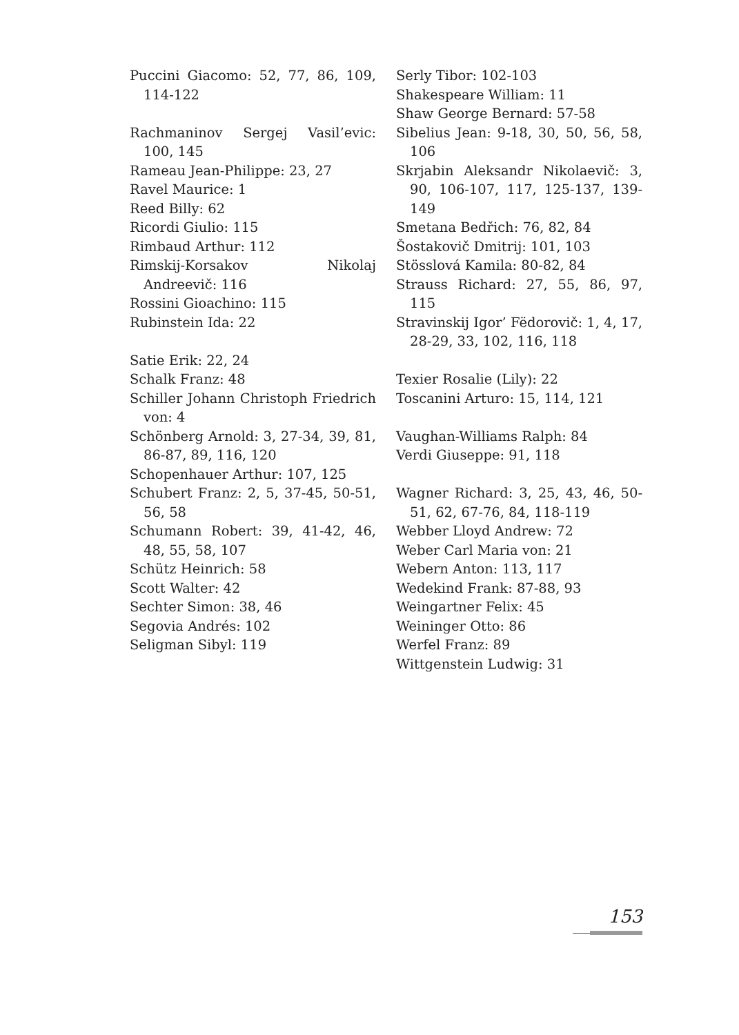Puccini Giacomo: 52, 77, 86, 109, 114-122
Rachmaninov Sergej Vasil’evic: 100, 145
Rameau Jean-Philippe: 23, 27
Ravel Maurice: 1
Reed Billy: 62
Ricordi Giulio: 115
Rimbaud Arthur: 112
Rimskij-Korsakov Nikolaj Andreevič: 116
Rossini Gioachino: 115
Rubinstein Ida: 22
Satie Erik: 22, 24
Schalk Franz: 48
Schiller Johann Christoph Friedrich von: 4
Schönberg Arnold: 3, 27-34, 39, 81, 86-87, 89, 116, 120
Schopenhauer Arthur: 107, 125
Schubert Franz: 2, 5, 37-45, 50-51, 56, 58
Schumann Robert: 39, 41-42, 46, 48, 55, 58, 107
Schütz Heinrich: 58
Scott Walter: 42
Sechter Simon: 38, 46
Segovia Andrés: 102
Seligman Sibyl: 119
Serly Tibor: 102-103
Shakespeare William: 11
Shaw George Bernard: 57-58
Sibelius Jean: 9-18, 30, 50, 56, 58, 106
Skrjabin Aleksandr Nikolaevič: 3, 90, 106-107, 117, 125-137, 139-149
Smetana Bedřich: 76, 82, 84
Šostakovič Dmitrij: 101, 103
Stösslová Kamila: 80-82, 84
Strauss Richard: 27, 55, 86, 97, 115
Stravinskij Igor’ Fëdorovič: 1, 4, 17, 28-29, 33, 102, 116, 118
Texier Rosalie (Lily): 22
Toscanini Arturo: 15, 114, 121
Vaughan-Williams Ralph: 84
Verdi Giuseppe: 91, 118
Wagner Richard: 3, 25, 43, 46, 50-51, 62, 67-76, 84, 118-119
Webber Lloyd Andrew: 72
Weber Carl Maria von: 21
Webern Anton: 113, 117
Wedekind Frank: 87-88, 93
Weingartner Felix: 45
Weininger Otto: 86
Werfel Franz: 89
Wittgenstein Ludwig: 31
153